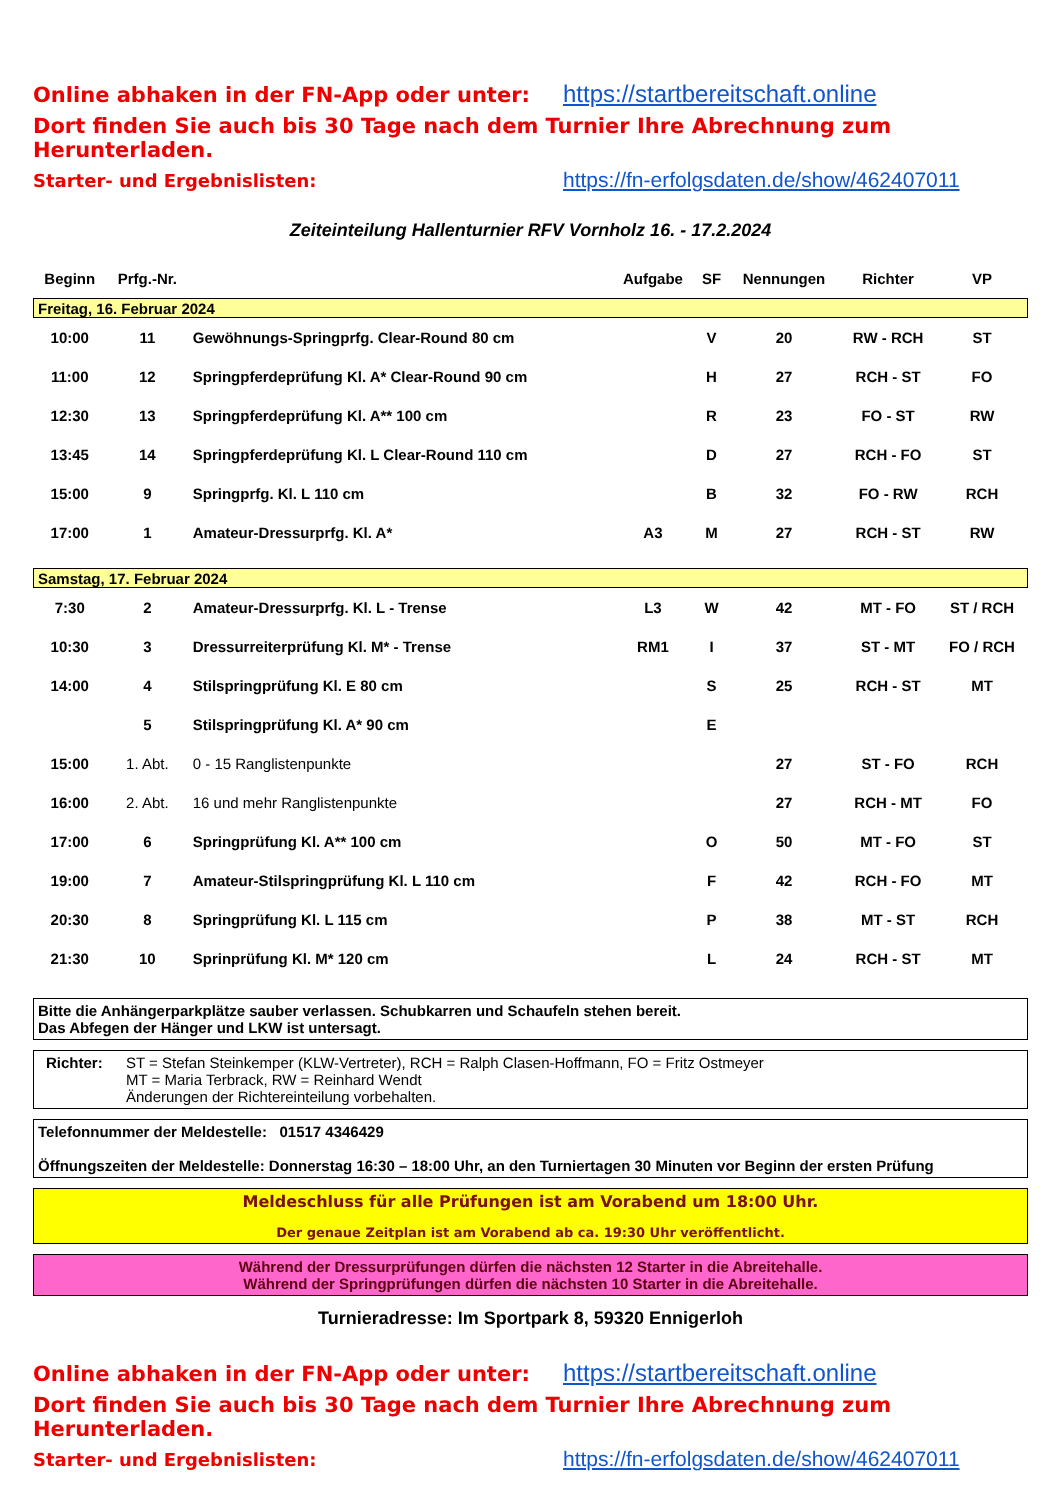Online abhaken in der FN-App oder unter: https://startbereitschaft.online
Dort finden Sie auch bis 30 Tage nach dem Turnier Ihre Abrechnung zum Herunterladen.
Starter- und Ergebnislisten:
https://fn-erfolgsdaten.de/show/462407011
Zeiteinteilung Hallenturnier RFV Vornholz 16. - 17.2.2024
| Beginn | Prfg.-Nr. | | Aufgabe | SF | Nennungen | Richter | VP |
| --- | --- | --- | --- | --- | --- | --- | --- |
| Freitag, 16. Februar 2024 | | | | | | | |
| 10:00 | 11 | Gewöhnungs-Springprfg. Clear-Round 80 cm | | V | 20 | RW - RCH | ST |
| 11:00 | 12 | Springpferdeprüfung Kl. A* Clear-Round 90 cm | | H | 27 | RCH - ST | FO |
| 12:30 | 13 | Springpferdeprüfung Kl. A** 100 cm | | R | 23 | FO - ST | RW |
| 13:45 | 14 | Springpferdeprüfung Kl. L Clear-Round 110 cm | | D | 27 | RCH - FO | ST |
| 15:00 | 9 | Springprfg. Kl. L 110 cm | | B | 32 | FO - RW | RCH |
| 17:00 | 1 | Amateur-Dressurprfg. Kl. A* | A3 | M | 27 | RCH - ST | RW |
| Samstag, 17. Februar 2024 | | | | | | | |
| 7:30 | 2 | Amateur-Dressurprfg. Kl. L - Trense | L3 | W | 42 | MT - FO | ST / RCH |
| 10:30 | 3 | Dressurreiterprüfung Kl. M* - Trense | RM1 | I | 37 | ST - MT | FO / RCH |
| 14:00 | 4 | Stilspringprüfung Kl. E 80 cm | | S | 25 | RCH - ST | MT |
| | 5 | Stilspringprüfung Kl. A* 90 cm | | E | | | |
| 15:00 | 1. Abt. | 0 - 15 Ranglistenpunkte | | | 27 | ST - FO | RCH |
| 16:00 | 2. Abt. | 16 und mehr Ranglistenpunkte | | | 27 | RCH - MT | FO |
| 17:00 | 6 | Springprüfung Kl. A** 100 cm | | O | 50 | MT - FO | ST |
| 19:00 | 7 | Amateur-Stilspringprüfung Kl. L 110 cm | | F | 42 | RCH - FO | MT |
| 20:30 | 8 | Springprüfung Kl. L 115 cm | | P | 38 | MT - ST | RCH |
| 21:30 | 10 | Sprinprüfung Kl. M* 120 cm | | L | 24 | RCH - ST | MT |
Bitte die Anhängerparkplätze sauber verlassen. Schubkarren und Schaufeln stehen bereit.
Das Abfegen der Hänger und LKW ist untersagt.
Richter: ST = Stefan Steinkemper (KLW-Vertreter), RCH = Ralph Clasen-Hoffmann, FO = Fritz Ostmeyer
MT = Maria Terbrack, RW = Reinhard Wendt
Änderungen der Richtereinteilung vorbehalten.
Telefonnummer der Meldestelle: 01517 4346429
Öffnungszeiten der Meldestelle: Donnerstag 16:30 – 18:00 Uhr, an den Turniertagen 30 Minuten vor Beginn der ersten Prüfung
Meldeschluss für alle Prüfungen ist am Vorabend um 18:00 Uhr.
Der genaue Zeitplan ist am Vorabend ab ca. 19:30 Uhr veröffentlicht.
Während der Dressurprüfungen dürfen die nächsten 12 Starter in die Abreitehalle.
Während der Springprüfungen dürfen die nächsten 10 Starter in die Abreitehalle.
Turnieradresse: Im Sportpark 8, 59320 Ennigerloh
Online abhaken in der FN-App oder unter: https://startbereitschaft.online
Dort finden Sie auch bis 30 Tage nach dem Turnier Ihre Abrechnung zum Herunterladen.
Starter- und Ergebnislisten:
https://fn-erfolgsdaten.de/show/462407011